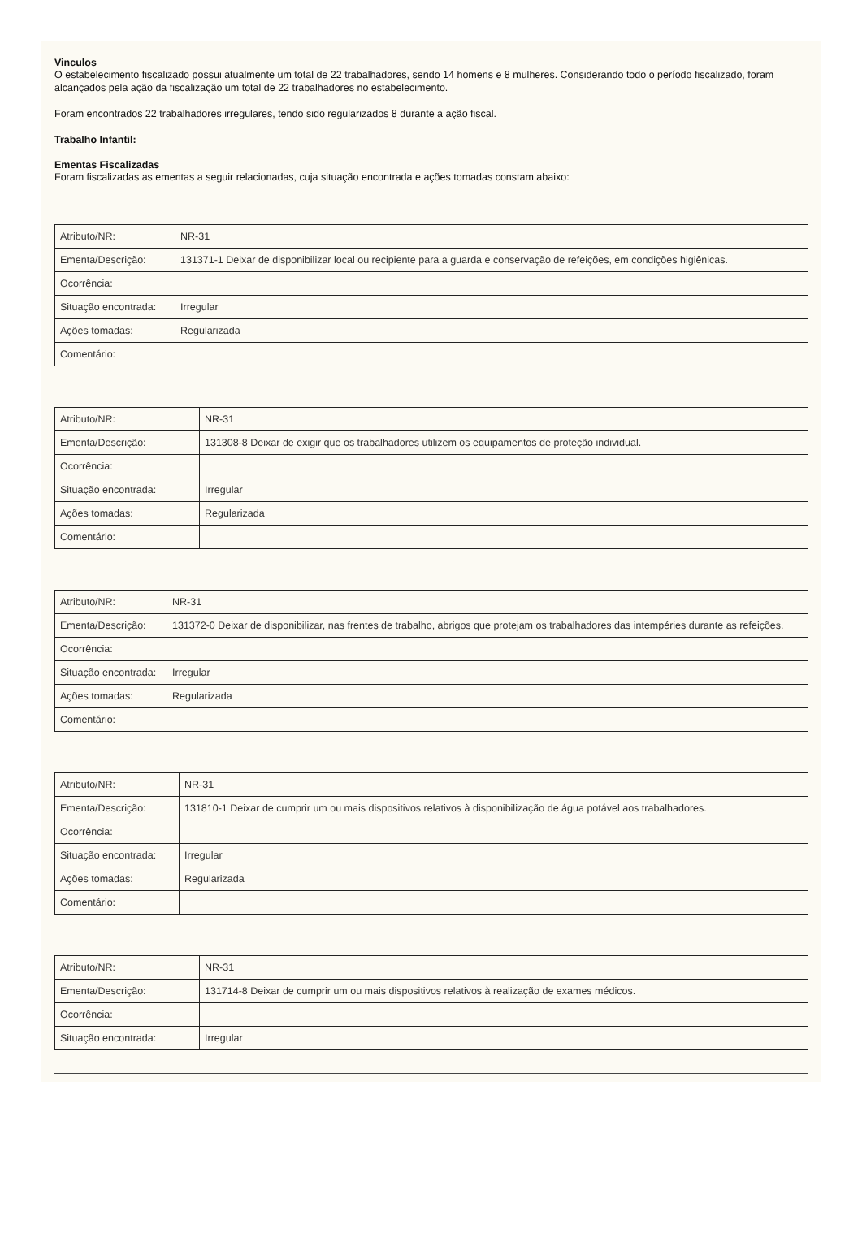Vinculos
O estabelecimento fiscalizado possui atualmente um total de 22 trabalhadores, sendo 14 homens e 8 mulheres. Considerando todo o período fiscalizado, foram alcançados pela ação da fiscalização um total de 22 trabalhadores no estabelecimento.
Foram encontrados 22 trabalhadores irregulares, tendo sido regularizados 8 durante a ação fiscal.
Trabalho Infantil:
Ementas Fiscalizadas
Foram fiscalizadas as ementas a seguir relacionadas, cuja situação encontrada e ações tomadas constam abaixo:
| Atributo/NR: | NR-31 |
| Ementa/Descrição: | 131371-1 Deixar de disponibilizar local ou recipiente para a guarda e conservação de refeições, em condições higiênicas. |
| Ocorrência: | |
| Situação encontrada: | Irregular |
| Ações tomadas: | Regularizada |
| Comentário: | |
| Atributo/NR: | NR-31 |
| Ementa/Descrição: | 131308-8 Deixar de exigir que os trabalhadores utilizem os equipamentos de proteção individual. |
| Ocorrência: | |
| Situação encontrada: | Irregular |
| Ações tomadas: | Regularizada |
| Comentário: | |
| Atributo/NR: | NR-31 |
| Ementa/Descrição: | 131372-0 Deixar de disponibilizar, nas frentes de trabalho, abrigos que protejam os trabalhadores das intempéries durante as refeições. |
| Ocorrência: | |
| Situação encontrada: | Irregular |
| Ações tomadas: | Regularizada |
| Comentário: | |
| Atributo/NR: | NR-31 |
| Ementa/Descrição: | 131810-1 Deixar de cumprir um ou mais dispositivos relativos à disponibilização de água potável aos trabalhadores. |
| Ocorrência: | |
| Situação encontrada: | Irregular |
| Ações tomadas: | Regularizada |
| Comentário: | |
| Atributo/NR: | NR-31 |
| Ementa/Descrição: | 131714-8 Deixar de cumprir um ou mais dispositivos relativos à realização de exames médicos. |
| Ocorrência: | |
| Situação encontrada: | Irregular |